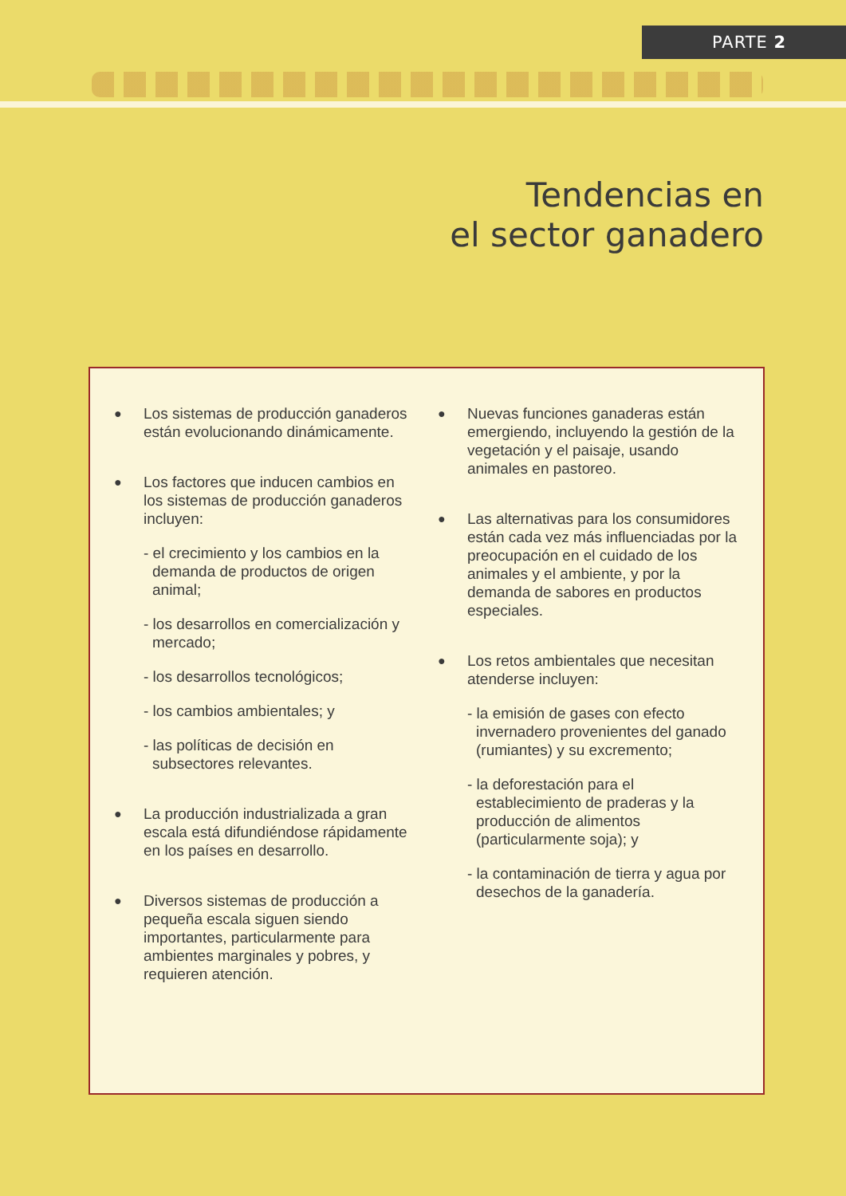PARTE 2
Tendencias en
el sector ganadero
●
Los sistemas de producción ganaderos están evolucionando dinámicamente.
●
Los factores que inducen cambios en los sistemas de producción ganaderos incluyen:
- el crecimiento y los cambios en la demanda de productos de origen animal;
- los desarrollos en comercialización y mercado;
- los desarrollos tecnológicos;
- los cambios ambientales; y
- las políticas de decisión en subsectores relevantes.
●
La producción industrializada a gran escala está difundiéndose rápidamente en los países en desarrollo.
●
Diversos sistemas de producción a pequeña escala siguen siendo importantes, particularmente para ambientes marginales y pobres, y requieren atención.
●
Nuevas funciones ganaderas están emergiendo, incluyendo la gestión de la vegetación y el paisaje, usando animales en pastoreo.
●
Las alternativas para los consumidores están cada vez más influenciadas por la preocupación en el cuidado de los animales y el ambiente, y por la demanda de sabores en productos especiales.
●
Los retos ambientales que necesitan atenderse incluyen:
- la emisión de gases con efecto invernadero provenientes del ganado (rumiantes) y su excremento;
- la deforestación para el establecimiento de praderas y la producción de alimentos (particularmente soja); y
- la contaminación de tierra y agua por desechos de la ganadería.